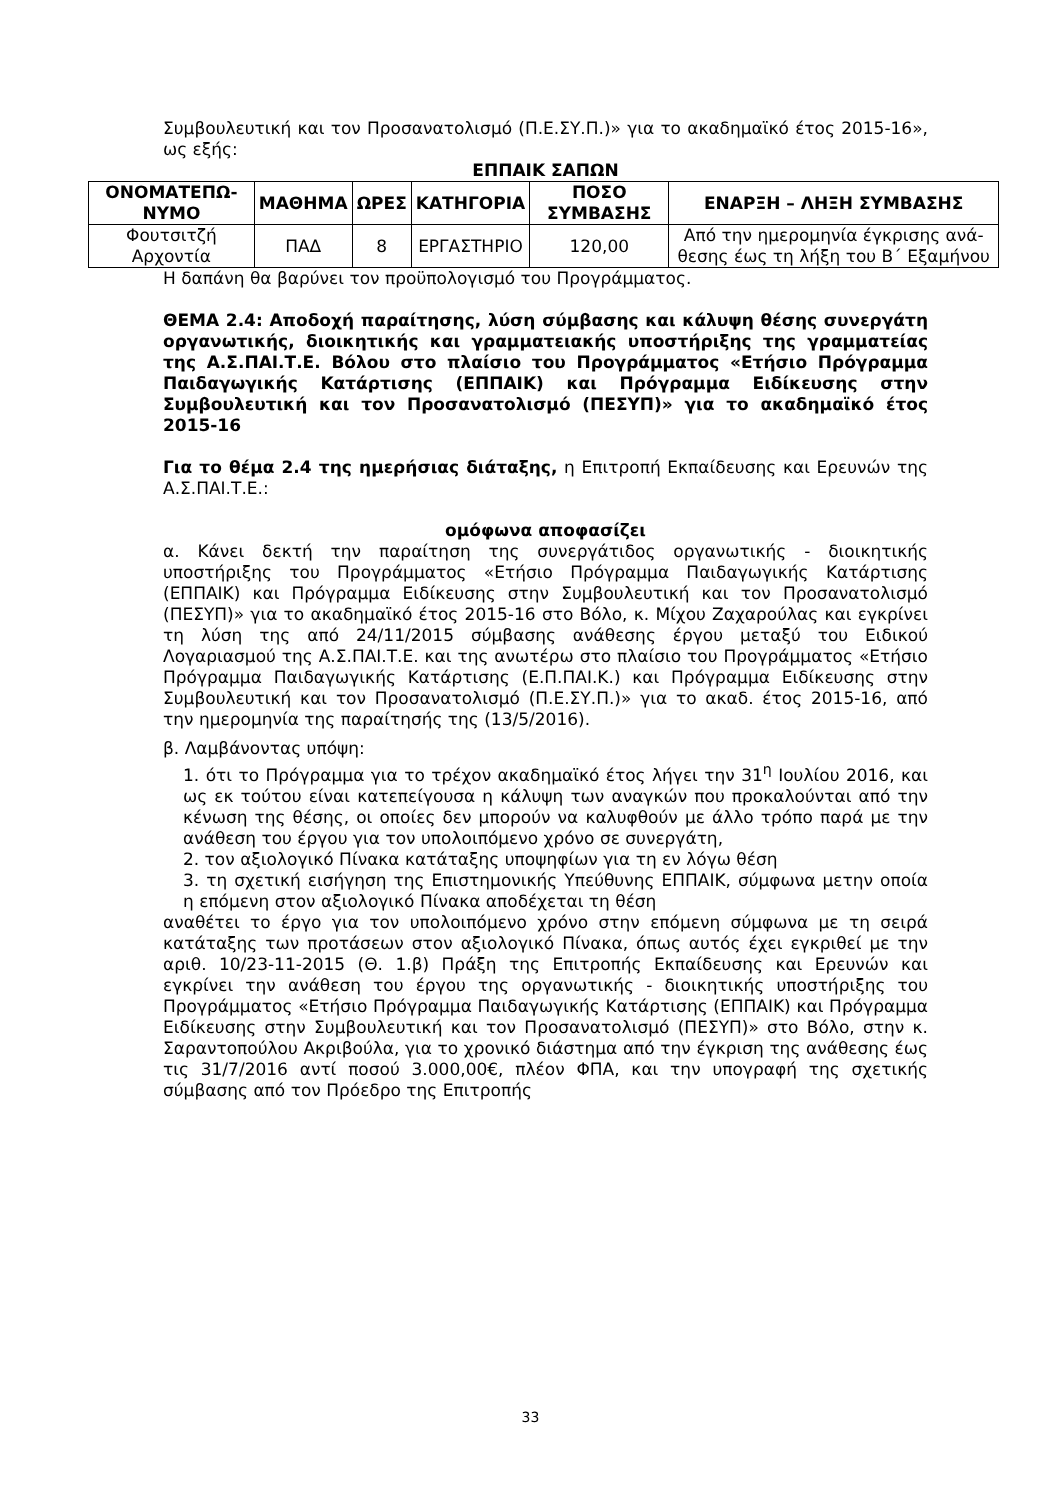Συμβουλευτική και τον Προσανατολισμό (Π.Ε.ΣΥ.Π.)» για το ακαδημαϊκό έτος 2015-16», ως εξής:
ΕΠΠΑΙΚ ΣΑΠΩΝ
| ΟΝΟΜΑΤΕΠΩ-ΝΥΜΟ | ΜΑΘΗΜΑ | ΩΡΕΣ | ΚΑΤΗΓΟΡΙΑ | ΠΟΣΟ ΣΥΜΒΑΣΗΣ | ΕΝΑΡΞΗ – ΛΗΞΗ ΣΥΜΒΑΣΗΣ |
| --- | --- | --- | --- | --- | --- |
| Φουτσιτζή Αρχοντία | ΠΑΔ | 8 | ΕΡΓΑΣΤΗΡΙΟ | 120,00 | Από την ημερομηνία έγκρισης ανά-θεσης έως τη λήξη του Β΄ Εξαμήνου |
Η δαπάνη θα βαρύνει τον προϋπολογισμό του Προγράμματος.
ΘΕΜΑ 2.4: Αποδοχή παραίτησης, λύση σύμβασης και κάλυψη θέσης συνεργάτη οργανωτικής, διοικητικής και γραμματειακής υποστήριξης της γραμματείας της Α.Σ.ΠΑΙ.Τ.Ε. Βόλου στο πλαίσιο του Προγράμματος «Ετήσιο Πρόγραμμα Παιδαγωγικής Κατάρτισης (ΕΠΠΑΙΚ) και Πρόγραμμα Ειδίκευσης στην Συμβουλευτική και τον Προσανατολισμό (ΠΕΣΥΠ)» για το ακαδημαϊκό έτος 2015-16
Για το θέμα 2.4 της ημερήσιας διάταξης, η Επιτροπή Εκπαίδευσης και Ερευνών της Α.Σ.ΠΑΙ.Τ.Ε.:
ομόφωνα αποφασίζει
α. Κάνει δεκτή την παραίτηση της συνεργάτιδος οργανωτικής - διοικητικής υποστήριξης του Προγράμματος «Ετήσιο Πρόγραμμα Παιδαγωγικής Κατάρτισης (ΕΠΠΑΙΚ) και Πρόγραμμα Ειδίκευσης στην Συμβουλευτική και τον Προσανατολισμό (ΠΕΣΥΠ)» για το ακαδημαϊκό έτος 2015-16 στο Βόλο, κ. Μίχου Ζαχαρούλας και εγκρίνει τη λύση της από 24/11/2015 σύμβασης ανάθεσης έργου μεταξύ του Ειδικού Λογαριασμού της Α.Σ.ΠΑΙ.Τ.Ε. και της ανωτέρω στο πλαίσιο του Προγράμματος «Ετήσιο Πρόγραμμα Παιδαγωγικής Κατάρτισης (Ε.Π.ΠΑΙ.Κ.) και Πρόγραμμα Ειδίκευσης στην Συμβουλευτική και τον Προσανατολισμό (Π.Ε.ΣΥ.Π.)» για το ακαδ. έτος 2015-16, από την ημερομηνία της παραίτησής της (13/5/2016).
β. Λαμβάνοντας υπόψη:
1. ότι το Πρόγραμμα για το τρέχον ακαδημαϊκό έτος λήγει την 31<sup>η</sup> Ιουλίου 2016, και ως εκ τούτου είναι κατεπείγουσα η κάλυψη των αναγκών που προκαλούνται από την κένωση της θέσης, οι οποίες δεν μπορούν να καλυφθούν με άλλο τρόπο παρά με την ανάθεση του έργου για τον υπολοιπόμενο χρόνο σε συνεργάτη,
2. τον αξιολογικό Πίνακα κατάταξης υποψηφίων για τη εν λόγω θέση
3. τη σχετική εισήγηση της Επιστημονικής Υπεύθυνης ΕΠΠΑΙΚ, σύμφωνα μετην οποία η επόμενη στον αξιολογικό Πίνακα αποδέχεται τη θέση
αναθέτει το έργο για τον υπολοιπόμενο χρόνο στην επόμενη σύμφωνα με τη σειρά κατάταξης των προτάσεων στον αξιολογικό Πίνακα, όπως αυτός έχει εγκριθεί με την αριθ. 10/23-11-2015 (Θ. 1.β) Πράξη της Επιτροπής Εκπαίδευσης και Ερευνών και εγκρίνει την ανάθεση του έργου της οργανωτικής - διοικητικής υποστήριξης του Προγράμματος «Ετήσιο Πρόγραμμα Παιδαγωγικής Κατάρτισης (ΕΠΠΑΙΚ) και Πρόγραμμα Ειδίκευσης στην Συμβουλευτική και τον Προσανατολισμό (ΠΕΣΥΠ)» στο Βόλο, στην κ. Σαραντοπούλου Ακριβούλα, για το χρονικό διάστημα από την έγκριση της ανάθεσης έως τις 31/7/2016 αντί ποσού 3.000,00€, πλέον ΦΠΑ, και την υπογραφή της σχετικής σύμβασης από τον Πρόεδρο της Επιτροπής
33